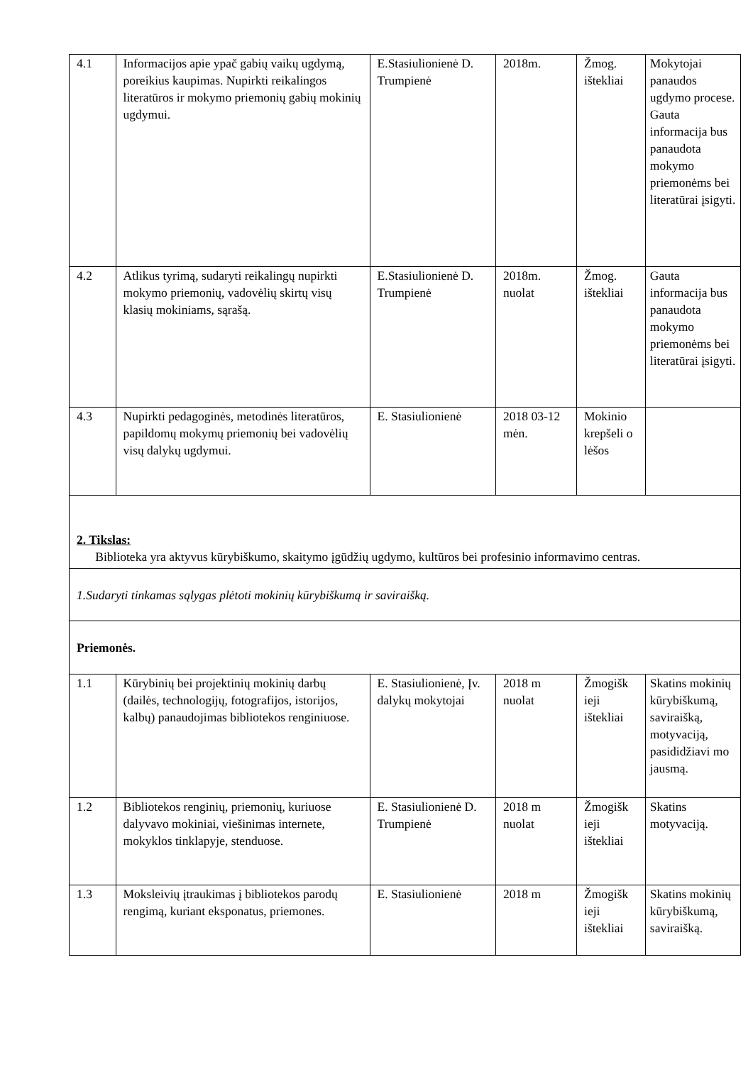| 4.1 | Informacijos apie ypač gabių vaikų ugdymą, poreikius kaupimas. Nupirkti reikalingos literatūros ir mokymo priemonių gabių mokinių ugdymui. | E.Stasiulionienė D. Trumpienė | 2018m. | Žmog. ištekliai | Mokytojai panaudos ugdymo procese. Gauta informacija bus panaudota mokymo priemonėms bei literatūrai įsigyti. |
| 4.2 | Atlikus tyrimą, sudaryti reikalingų nupirkti mokymo priemonių, vadovėlių skirtų visų klasių mokiniams, sąrašą. | E.Stasiulionienė D. Trumpienė | 2018m. nuolat | Žmog. ištekliai | Gauta informacija bus panaudota mokymo priemonėms bei literatūrai įsigyti. |
| 4.3 | Nupirkti pedagoginės, metodinės literatūros, papildomų mokymų priemonių bei vadovėlių visų dalykų ugdymui. | E. Stasiulionienė | 2018 03-12 mėn. | Mokinio krepšeli o lėšos | |
| 2. Tikslas: Biblioteka yra aktyvus kūrybiškumo, skaitymo įgūdžių ugdymo, kultūros bei profesinio informavimo centras. | | | | | |
| 1.Sudaryti tinkamas sąlygas plėtoti mokinių kūrybiškumą ir saviraišką. | | | | | |
| Priemonės. | | | | | |
| 1.1 | Kūrybinių bei projektinių mokinių darbų (dailės, technologijų, fotografijos, istorijos, kalbų) panaudojimas bibliotekos renginiuose. | E. Stasiulionienė, Įv. dalykų mokytojai | 2018 m nuolat | Žmogišk ieji ištekliai | Skatins mokinių kūrybiškumą, saviraišką, motyvaciją, pasididžiavi mo jausmą. |
| 1.2 | Bibliotekos renginių, priemonių, kuriuose dalyvavo mokiniai, viešinimas internete, mokyklos tinklapyje, stenduose. | E. Stasiulionienė D. Trumpienė | 2018 m nuolat | Žmogišk ieji ištekliai | Skatins motyvaciją. |
| 1.3 | Moksleivių įtraukimas į bibliotekos parodų rengimą, kuriant eksponatus, priemones. | E. Stasiulionienė | 2018 m | Žmogišk ieji ištekliai | Skatins mokinių kūrybiškumą, saviraišką. |